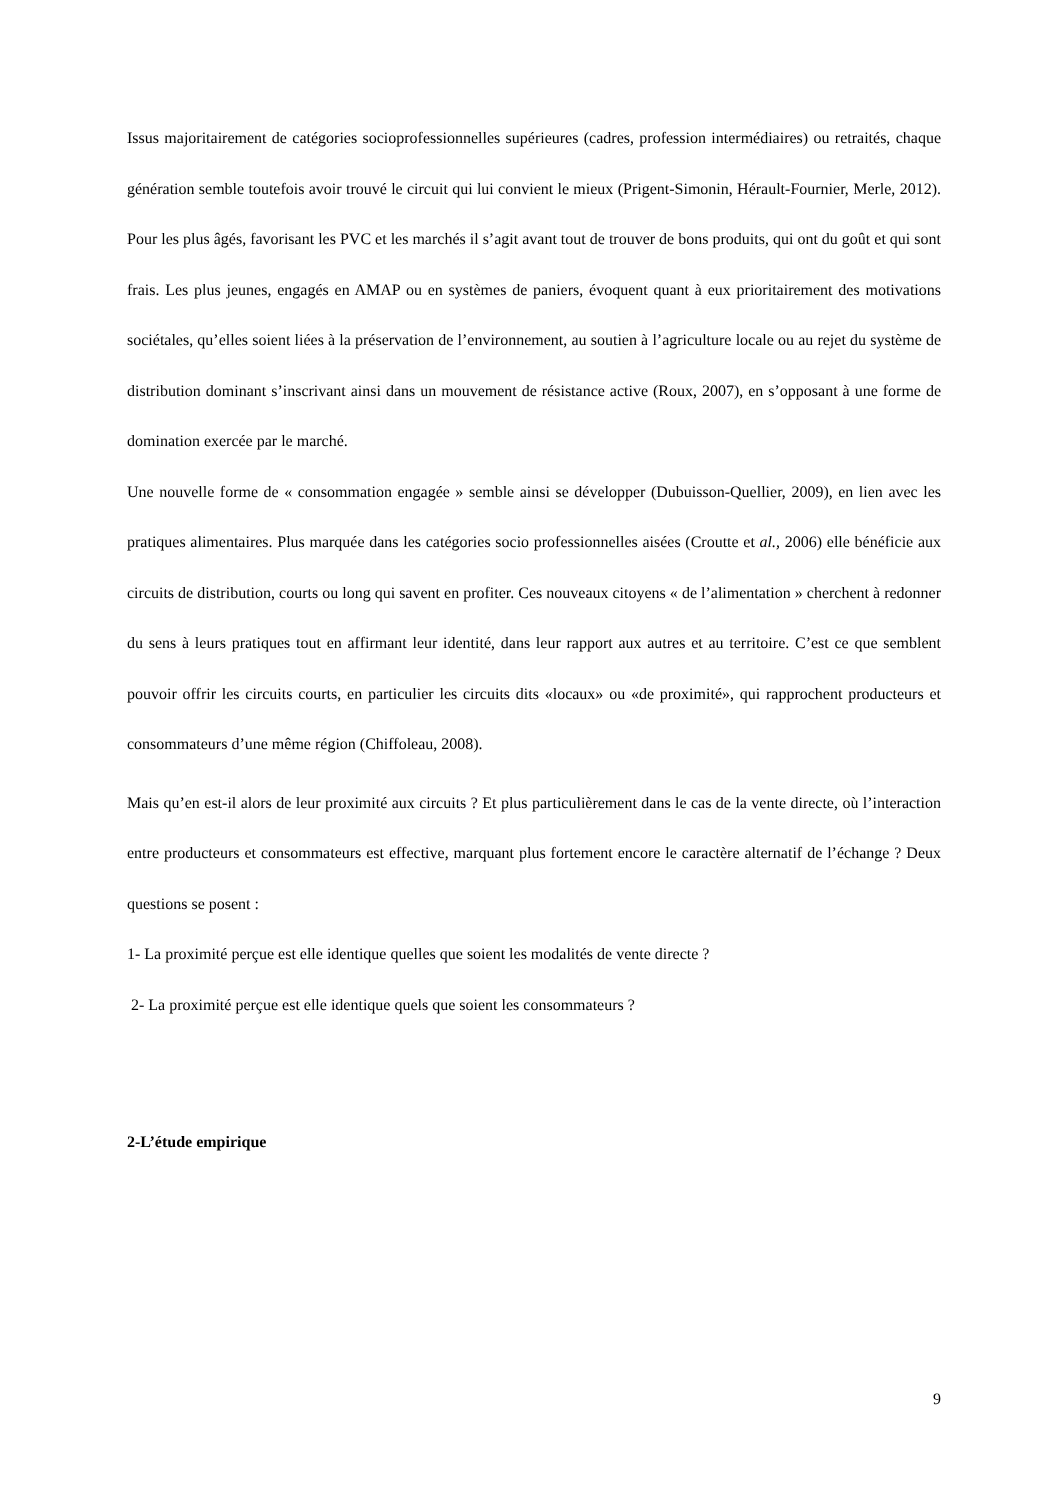Issus majoritairement de catégories socioprofessionnelles supérieures (cadres, profession in­termédiaires) ou retraités, chaque génération semble toutefois avoir trouvé le circuit qui lui convient le mieux (Prigent-Simonin, Hérault-Fournier, Merle, 2012). Pour les plus âgés, favo­risant les PVC et les marchés il s’agit avant tout de trouver de bons produits, qui ont du goût et qui sont frais. Les plus jeunes, engagés en AMAP ou en systèmes de paniers, évoquent quant à eux prioritairement des motivations sociétales, qu’elles soient liées à la préservation de l’environnement, au soutien à l’agriculture locale ou au rejet du système de distribution dominant s’inscrivant ainsi dans un mouvement de résistance active (Roux, 2007), en s’opposant à une forme de domination exercée par le marché.
Une nouvelle forme de « consommation engagée » semble ainsi se développer (Dubuisson-Quellier, 2009), en lien avec les pratiques alimentaires. Plus marquée dans les catégories socio professionnelles aisées (Croutte et al., 2006) elle bénéficie aux circuits de distribution, courts ou long qui savent en profiter. Ces nouveaux citoyens « de l’alimentation » cherchent à redon­ner du sens à leurs pratiques tout en affirmant leur identité, dans leur rapport aux autres et au territoire. C’est ce que semblent pouvoir offrir les circuits courts, en particulier les circuits dits «locaux» ou «de proximité», qui rapprochent producteurs et consommateurs d’une même ré­gion (Chiffoleau, 2008).
Mais qu’en est-il alors de leur proximité aux circuits ? Et plus particulièrement dans le cas de la vente directe, où l’interaction entre producteurs et consommateurs est effective, marquant plus fortement encore le caractère alternatif de l’échange ? Deux questions se posent :
1- La proximité perçue est elle identique quelles que soient les modalités de vente directe ?
2- La proximité perçue est elle identique quels que soient les consommateurs ?
2-L’étude empirique
9